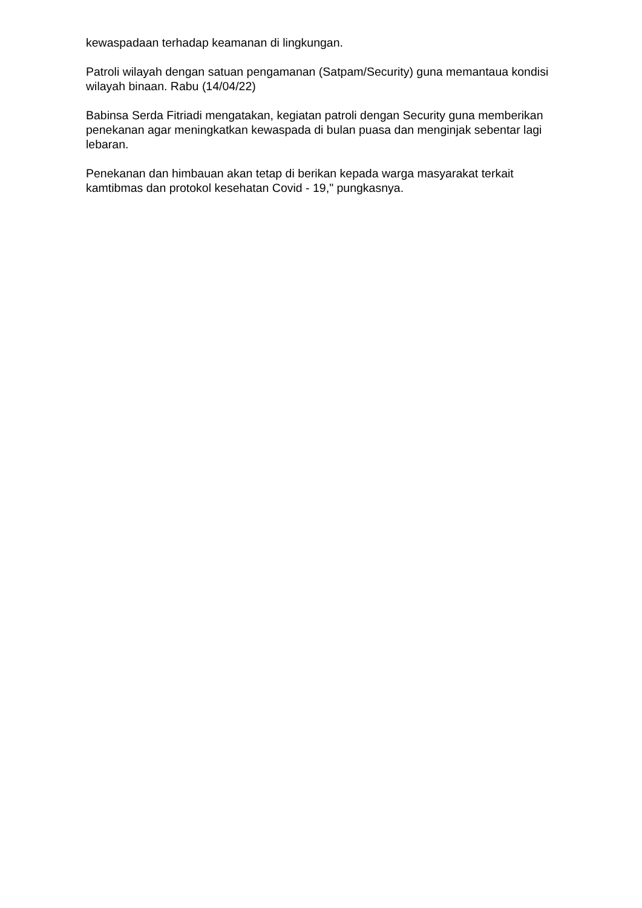kewaspadaan terhadap keamanan di lingkungan.
Patroli wilayah dengan satuan pengamanan (Satpam/Security) guna memantaua kondisi wilayah binaan. Rabu (14/04/22)
Babinsa Serda Fitriadi mengatakan, kegiatan patroli dengan Security guna memberikan penekanan agar meningkatkan kewaspada di bulan puasa dan menginjak sebentar lagi lebaran.
Penekanan dan himbauan akan tetap di berikan kepada warga masyarakat terkait kamtibmas dan protokol kesehatan Covid - 19," pungkasnya.